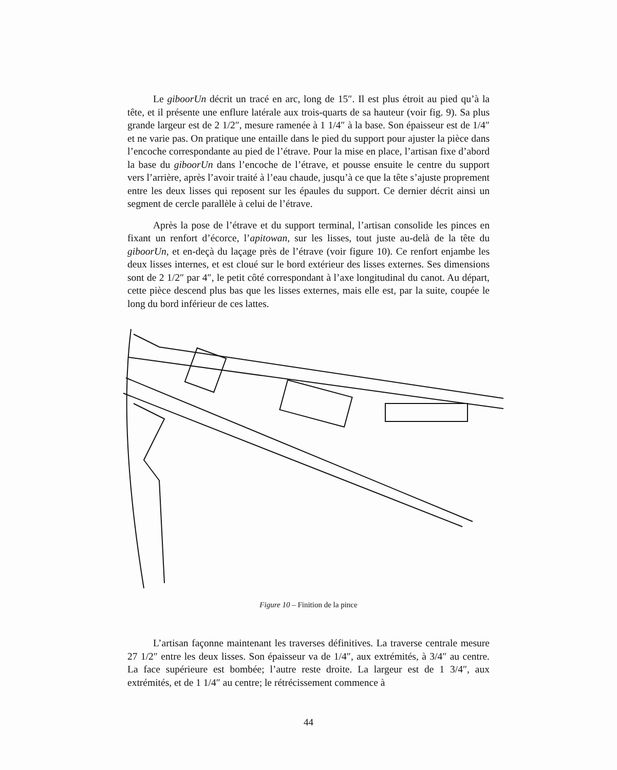Le giboorUn décrit un tracé en arc, long de 15″. Il est plus étroit au pied qu’à la tête, et il présente une enflure latérale aux trois-quarts de sa hauteur (voir fig. 9). Sa plus grande largeur est de 2 1/2″, mesure ramenée à 1 1/4″ à la base. Son épaisseur est de 1/4″ et ne varie pas. On pratique une entaille dans le pied du support pour ajuster la pièce dans l’encoche correspondante au pied de l’étrave. Pour la mise en place, l’artisan fixe d’abord la base du giboorUn dans l’encoche de l’étrave, et pousse ensuite le centre du support vers l’arrière, après l’avoir traité à l’eau chaude, jusqu’à ce que la tête s’ajuste proprement entre les deux lisses qui reposent sur les épaules du support. Ce dernier décrit ainsi un segment de cercle parallèle à celui de l’étrave.
Après la pose de l’étrave et du support terminal, l’artisan consolide les pinces en fixant un renfort d’écorce, l’apitowan, sur les lisses, tout juste au-delà de la tête du giboorUn, et en-deçà du laçage près de l’étrave (voir figure 10). Ce renfort enjambe les deux lisses internes, et est cloué sur le bord extérieur des lisses externes. Ses dimensions sont de 2 1/2″ par 4″, le petit côté correspondant à l’axe longitudinal du canot. Au départ, cette pièce descend plus bas que les lisses externes, mais elle est, par la suite, coupée le long du bord inférieur de ces lattes.
Figure 10 – Finition de la pince
L’artisan façonne maintenant les traverses définitives. La traverse centrale mesure 27 1/2″ entre les deux lisses. Son épaisseur va de 1/4″, aux extrémités, à 3/4″ au centre. La face supérieure est bombée; l’autre reste droite. La largeur est de 1 3/4″, aux extrémités, et de 1 1/4″ au centre; le rétrécissement commence à
44